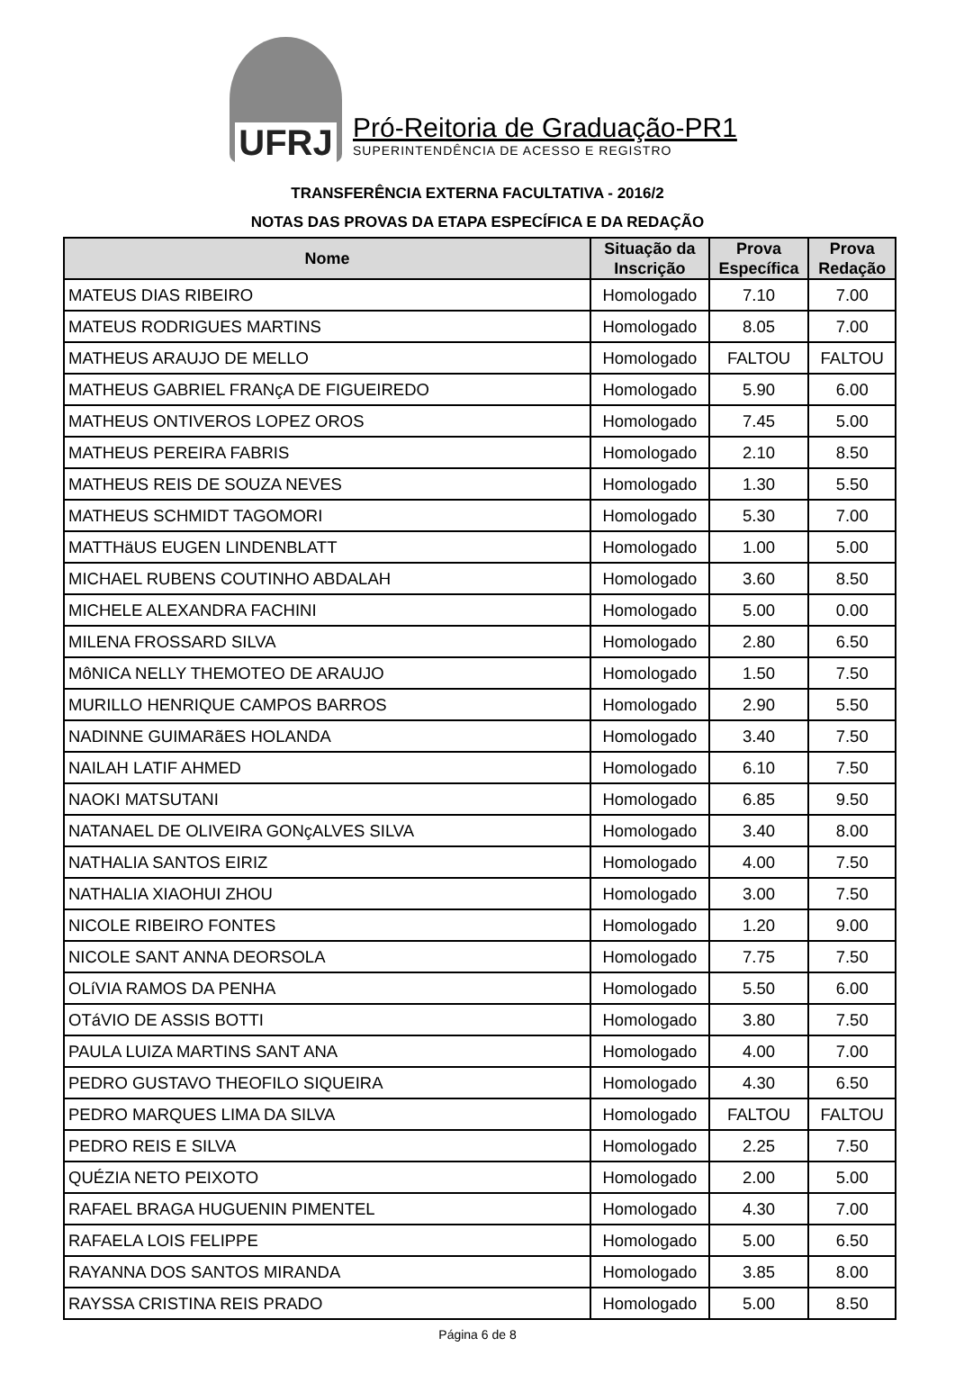UFRJ
Pró-Reitoria de Graduação-PR1
SUPERINTENDÊNCIA DE ACESSO E REGISTRO
TRANSFERÊNCIA EXTERNA FACULTATIVA - 2016/2
NOTAS DAS PROVAS DA ETAPA ESPECÍFICA E DA REDAÇÃO
| Nome | Situação da Inscrição | Prova Específica | Prova Redação |
| --- | --- | --- | --- |
| MATEUS DIAS RIBEIRO | Homologado | 7.10 | 7.00 |
| MATEUS RODRIGUES MARTINS | Homologado | 8.05 | 7.00 |
| MATHEUS ARAUJO DE MELLO | Homologado | FALTOU | FALTOU |
| MATHEUS GABRIEL FRANçA DE FIGUEIREDO | Homologado | 5.90 | 6.00 |
| MATHEUS ONTIVEROS LOPEZ OROS | Homologado | 7.45 | 5.00 |
| MATHEUS PEREIRA FABRIS | Homologado | 2.10 | 8.50 |
| MATHEUS REIS DE SOUZA NEVES | Homologado | 1.30 | 5.50 |
| MATHEUS SCHMIDT TAGOMORI | Homologado | 5.30 | 7.00 |
| MATTHäUS EUGEN LINDENBLATT | Homologado | 1.00 | 5.00 |
| MICHAEL RUBENS COUTINHO ABDALAH | Homologado | 3.60 | 8.50 |
| MICHELE ALEXANDRA FACHINI | Homologado | 5.00 | 0.00 |
| MILENA FROSSARD SILVA | Homologado | 2.80 | 6.50 |
| MôNICA NELLY THEMOTEO DE ARAUJO | Homologado | 1.50 | 7.50 |
| MURILLO HENRIQUE CAMPOS BARROS | Homologado | 2.90 | 5.50 |
| NADINNE GUIMARãES HOLANDA | Homologado | 3.40 | 7.50 |
| NAILAH LATIF AHMED | Homologado | 6.10 | 7.50 |
| NAOKI MATSUTANI | Homologado | 6.85 | 9.50 |
| NATANAEL DE OLIVEIRA GONçALVES SILVA | Homologado | 3.40 | 8.00 |
| NATHALIA SANTOS EIRIZ | Homologado | 4.00 | 7.50 |
| NATHALIA XIAOHUI ZHOU | Homologado | 3.00 | 7.50 |
| NICOLE RIBEIRO FONTES | Homologado | 1.20 | 9.00 |
| NICOLE SANT ANNA DEORSOLA | Homologado | 7.75 | 7.50 |
| OLíVIA RAMOS DA PENHA | Homologado | 5.50 | 6.00 |
| OTáVIO DE ASSIS BOTTI | Homologado | 3.80 | 7.50 |
| PAULA LUIZA MARTINS SANT ANA | Homologado | 4.00 | 7.00 |
| PEDRO GUSTAVO THEOFILO SIQUEIRA | Homologado | 4.30 | 6.50 |
| PEDRO MARQUES LIMA DA SILVA | Homologado | FALTOU | FALTOU |
| PEDRO REIS E SILVA | Homologado | 2.25 | 7.50 |
| QUÉZIA NETO PEIXOTO | Homologado | 2.00 | 5.00 |
| RAFAEL BRAGA HUGUENIN PIMENTEL | Homologado | 4.30 | 7.00 |
| RAFAELA LOIS FELIPPE | Homologado | 5.00 | 6.50 |
| RAYANNA DOS SANTOS MIRANDA | Homologado | 3.85 | 8.00 |
| RAYSSA CRISTINA REIS PRADO | Homologado | 5.00 | 8.50 |
Página 6 de 8